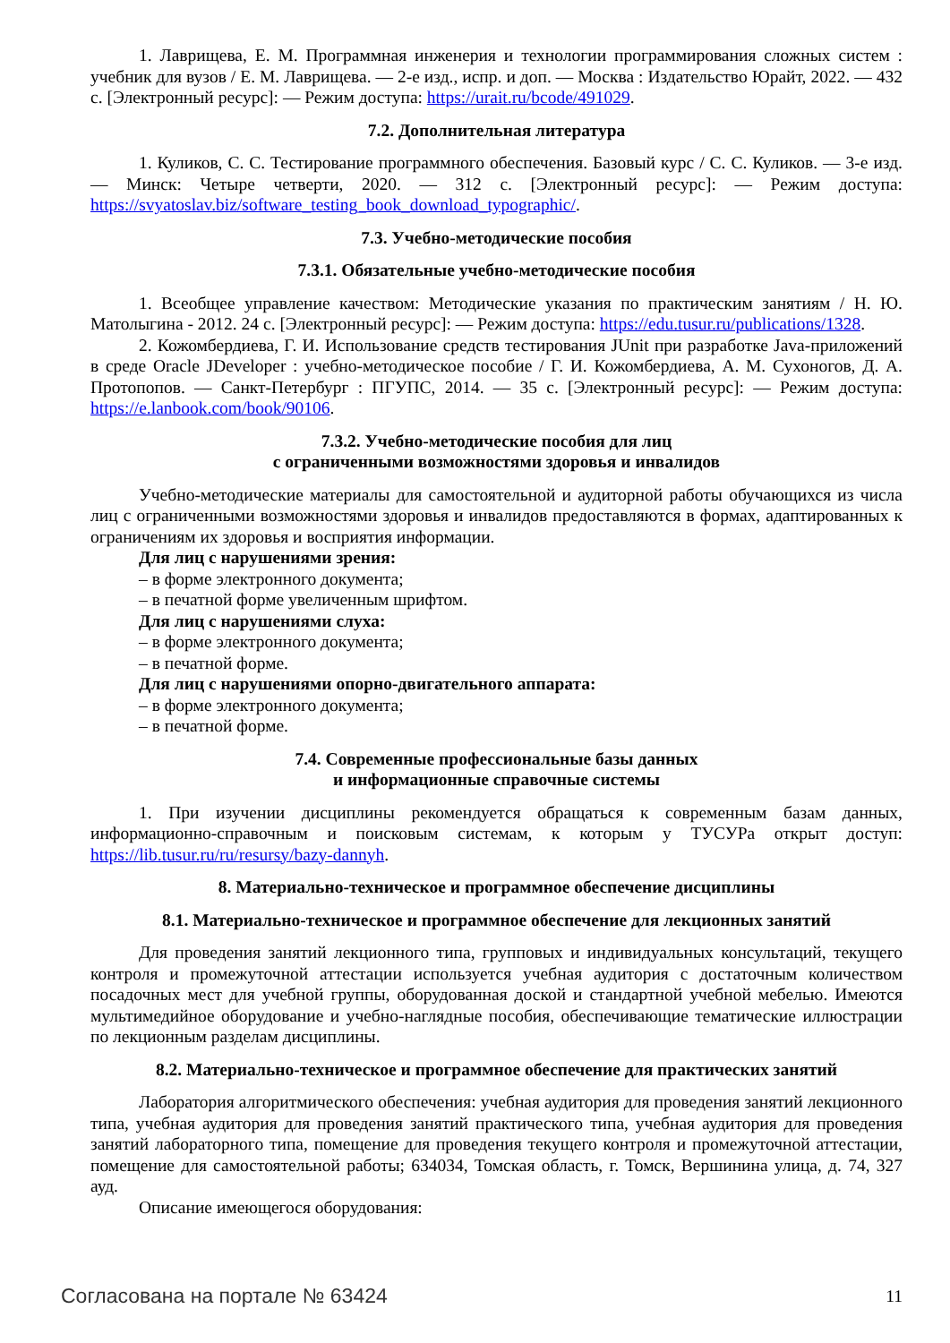1. Лаврищева, Е. М. Программная инженерия и технологии программирования сложных систем : учебник для вузов / Е. М. Лаврищева. — 2-е изд., испр. и доп. — Москва : Издательство Юрайт, 2022. — 432 с. [Электронный ресурс]: — Режим доступа: https://urait.ru/bcode/491029.
7.2. Дополнительная литература
1. Куликов, С. С. Тестирование программного обеспечения. Базовый курс / С. С. Куликов. — 3-е изд. — Минск: Четыре четверти, 2020. — 312 с. [Электронный ресурс]: — Режим доступа: https://svyatoslav.biz/software_testing_book_download_typographic/.
7.3. Учебно-методические пособия
7.3.1. Обязательные учебно-методические пособия
1. Всеобщее управление качеством: Методические указания по практическим занятиям / Н. Ю. Матолыгина - 2012. 24 с. [Электронный ресурс]: — Режим доступа: https://edu.tusur.ru/publications/1328.
2. Кожомбердиева, Г. И. Использование средств тестирования JUnit при разработке Java-приложений в среде Oracle JDeveloper : учебно-методическое пособие / Г. И. Кожомбердиева, А. М. Сухоногов, Д. А. Протопопов. — Санкт-Петербург : ПГУПС, 2014. — 35 с. [Электронный ресурс]: — Режим доступа: https://e.lanbook.com/book/90106.
7.3.2. Учебно-методические пособия для лиц
с ограниченными возможностями здоровья и инвалидов
Учебно-методические материалы для самостоятельной и аудиторной работы обучающихся из числа лиц с ограниченными возможностями здоровья и инвалидов предоставляются в формах, адаптированных к ограничениям их здоровья и восприятия информации.
Для лиц с нарушениями зрения:
– в форме электронного документа;
– в печатной форме увеличенным шрифтом.
Для лиц с нарушениями слуха:
– в форме электронного документа;
– в печатной форме.
Для лиц с нарушениями опорно-двигательного аппарата:
– в форме электронного документа;
– в печатной форме.
7.4. Современные профессиональные базы данных
и информационные справочные системы
1. При изучении дисциплины рекомендуется обращаться к современным базам данных, информационно-справочным и поисковым системам, к которым у ТУСУРа открыт доступ: https://lib.tusur.ru/ru/resursy/bazy-dannyh.
8. Материально-техническое и программное обеспечение дисциплины
8.1. Материально-техническое и программное обеспечение для лекционных занятий
Для проведения занятий лекционного типа, групповых и индивидуальных консультаций, текущего контроля и промежуточной аттестации используется учебная аудитория с достаточным количеством посадочных мест для учебной группы, оборудованная доской и стандартной учебной мебелью. Имеются мультимедийное оборудование и учебно-наглядные пособия, обеспечивающие тематические иллюстрации по лекционным разделам дисциплины.
8.2. Материально-техническое и программное обеспечение для практических занятий
Лаборатория алгоритмического обеспечения: учебная аудитория для проведения занятий лекционного типа, учебная аудитория для проведения занятий практического типа, учебная аудитория для проведения занятий лабораторного типа, помещение для проведения текущего контроля и промежуточной аттестации, помещение для самостоятельной работы; 634034, Томская область, г. Томск, Вершинина улица, д. 74, 327 ауд.
Описание имеющегося оборудования:
Согласована на портале № 63424 11